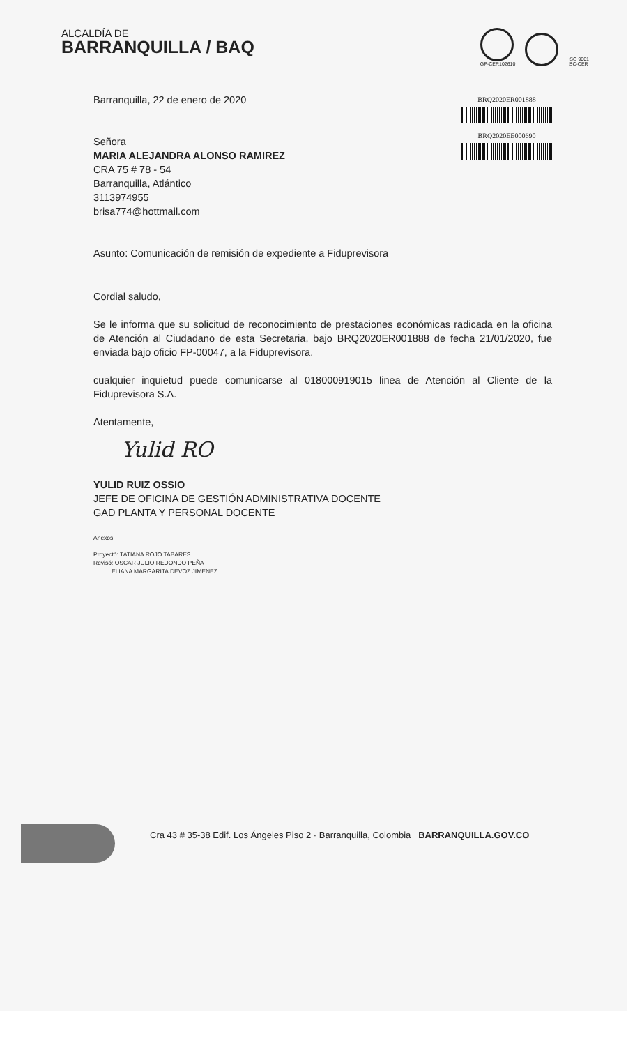ALCALDÍA DE
BARRANQUILLA / BAQ
GP-CER102610
ISO 9001
SC-CER
Barranquilla, 22 de enero de 2020
Señora
MARIA ALEJANDRA ALONSO RAMIREZ
CRA 75 # 78 - 54
Barranquilla, Atlántico
3113974955
brisa774@hottmail.com
BRQ2020ER001888
BRQ2020EE000690
Asunto: Comunicación de remisión de expediente a Fiduprevisora
Cordial saludo,
Se le informa que su solicitud de reconocimiento de prestaciones económicas radicada en la oficina de Atención al Ciudadano de esta Secretaria, bajo BRQ2020ER001888 de fecha 21/01/2020, fue enviada bajo oficio FP-00047, a la Fiduprevisora.
cualquier inquietud puede comunicarse al 018000919015 linea de Atención al Cliente de la Fiduprevisora S.A.
Atentamente,
Yulid RO
YULID RUIZ OSSIO
JEFE DE OFICINA DE GESTIÓN ADMINISTRATIVA DOCENTE
GAD PLANTA Y PERSONAL DOCENTE
Anexos:
Proyectó: TATIANA ROJO TABARES
Revisó: OSCAR JULIO REDONDO PEÑA
ELIANA MARGARITA DEVOZ JIMENEZ
Cra 43 # 35-38 Edif. Los Ángeles Piso 2 · Barranquilla, Colombia BARRANQUILLA.GOV.CO